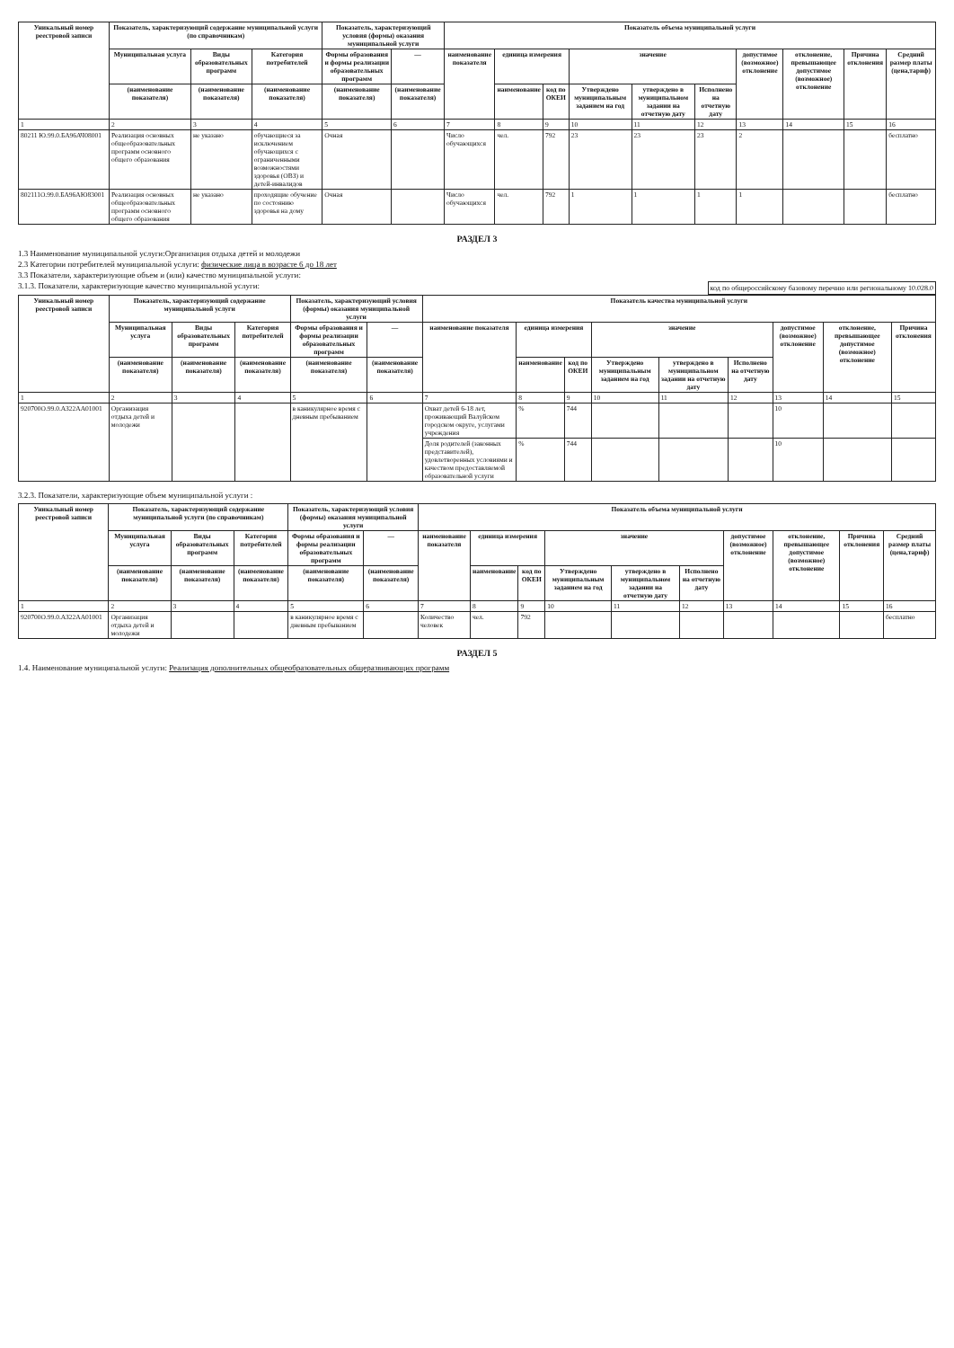| Уникальный номер реестровой записи | Показатель, характеризующий содержание муниципальной услуги (по справочникам) | | | Показатель, характеризующий условия (формы) оказания муниципальной услуги | | Показатель объема муниципальной услуги | | | | | | | | | |
| --- | --- | --- | --- | --- | --- | --- | --- | --- | --- | --- | --- | --- | --- | --- | --- |
| | Муниципальная услуга | Виды образовательных программ | Категория потребителей | Формы образования и формы реализации образовательных программ | — | наименование показателя | единица измерения | | значение | | | допустимое (возможное) отклонение | отклонение, превышающее допустимое (возможное) отклонение | Причина отклонения | Средний размер платы (цена,тариф) |
| | (наименование показателя) | (наименование показателя) | (наименование показателя) | (наименование показателя) | (наименование показателя) | | наименование | код по ОКЕИ | Утверждено муниципальным заданием на год | утверждено в муниципальном задании на отчетную дату | Исполнено на отчетную дату | | | | |
| 1 | 2 | 3 | 4 | 5 | 6 | 7 | 8 | 9 | 10 | 11 | 12 | 13 | 14 | 15 | 16 |
| 80211 Ю.99.0.БА96АЧ08001 | Реализация основных общеобразовательных программ основного общего образования | не указано | обучающиеся за исключением обучающихся с ограниченными возможностями здоровья (ОВЗ) и детей-инвалидов | Очная | | Число обучающихся | чел. | 792 | 23 | 23 | 23 | 2 | | | бесплатно |
| 802111О.99.0.БА96АЮ83001 | Реализация основных общеобразовательных программ основного общего образования | не указано | проходящие обучение по состоянию здоровья на дому | Очная | | Число обучающихся | чел. | 792 | 1 | 1 | 1 | 1 | | | бесплатно |
РАЗДЕЛ 3
1.3 Наименование муниципальной услуги:Организация отдыха детей и молодежи
2.3 Категории потребителей муниципальной услуги: физические лица в возрасте 6 до 18 лет
3.3 Показатели, характеризующие объем и (или) качество муниципальной услуги:
код по общероссийскому базовому перечню или региональному 10.028.0
3.1.3. Показатели, характеризующие качество муниципальной услуги:
| Уникальный номер реестровой записи | Показатель, характеризующий содержание муниципальной услуги | | | Показатель, характеризующий условия (формы) оказания муниципальной услуги | | Показатель качества муниципальной услуги | | | | | | | | |
| --- | --- | --- | --- | --- | --- | --- | --- | --- | --- | --- | --- | --- | --- | --- |
| | Муниципальная услуга | Виды образовательных программ | Категория потребителей | Формы образования и формы реализации образовательных программ | — | наименование показателя | единица измерения | | значение | | | допустимое (возможное) отклонение | отклонение, превышающее допустимое (возможное) отклонение | Причина отклонения |
| | (наименование показателя) | (наименование показателя) | (наименование показателя) | (наименование показателя) | (наименование показателя) | | наименование | код по ОКЕИ | Утверждено муниципальным заданием на год | утверждено в муниципальном задании на отчетную дату | Исполнено на отчетную дату | | | |
| 1 | 2 | 3 | 4 | 5 | 6 | 7 | 8 | 9 | 10 | 11 | 12 | 13 | 14 | 15 |
| 920700О.99.0.АЗ22АА01001 | Организация отдыха детей и молодежи | | | в каникулярное время с дневным пребыванием | | Охват детей 6-18 лет, проживающий Валуйском городском округе, услугами учреждения | % | 744 | | | | 10 | | |
| | | | | | | Доля родителей (законных представителей), удовлетворенных условиями и качеством предоставляемой образовательной услуги | % | 744 | | | | 10 | | |
3.2.3. Показатели, характеризующие объем муниципальной услуги :
| Уникальный номер реестровой записи | Показатель, характеризующий содержание муниципальной услуги (по справочникам) | | | Показатель, характеризующий условия (формы) оказания муниципальной услуги | | Показатель объема муниципальной услуги | | | | | | | | | |
| --- | --- | --- | --- | --- | --- | --- | --- | --- | --- | --- | --- | --- | --- | --- | --- |
| | Муниципальная услуга | Виды образовательных программ | Категория потребителей | Формы образования и формы реализации образовательных программ | — | наименование показателя | единица измерения | | значение | | | допустимое (возможное) отклонение | отклонение, превышающее допустимое (возможное) отклонение | Причина отклонения | Средний размер платы (цена,тариф) |
| | (наименование показателя) | (наименование показателя) | (наименование показателя) | (наименование показателя) | (наименование показателя) | | наименование | код по ОКЕИ | Утверждено муниципальным заданием на год | утверждено в муниципальном задании на отчетную дату | Исполнено на отчетную дату | | | | |
| 1 | 2 | 3 | 4 | 5 | 6 | 7 | 8 | 9 | 10 | 11 | 12 | 13 | 14 | 15 | 16 |
| 920700О.99.0.АЗ22АА01001 | Организация отдыха детей и молодежи | | | в каникулярное время с дневным пребыванием | | Количество человек | чел. | 792 | | | | | | | бесплатно |
РАЗДЕЛ 5
1.4. Наименование муниципальной услуги: Реализация дополнительных общеобразовательных общеразвивающих программ